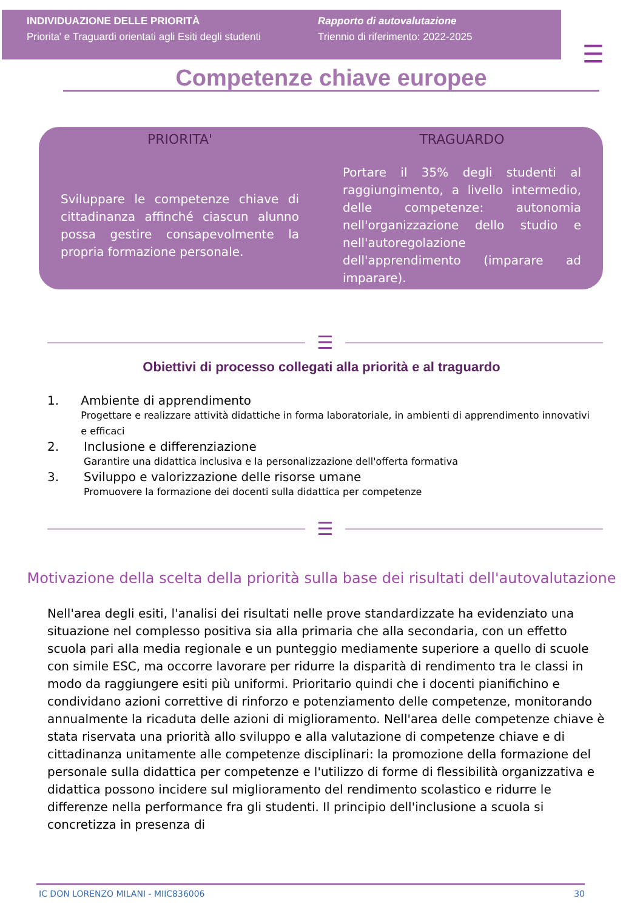INDIVIDUAZIONE DELLE PRIORITÀ
Priorita' e Traguardi orientati agli Esiti degli studenti
Rapporto di autovalutazione
Triennio di riferimento: 2022-2025
☰
Competenze chiave europee
PRIORITA'
Sviluppare le competenze chiave di cittadinanza affinché ciascun alunno possa gestire consapevolmente la propria formazione personale.
TRAGUARDO
Portare il 35% degli studenti al raggiungimento, a livello intermedio, delle competenze: autonomia nell'organizzazione dello studio e nell'autoregolazione dell'apprendimento (imparare ad imparare).
☰
Obiettivi di processo collegati alla priorità e al traguardo
1. Ambiente di apprendimento
Progettare e realizzare attività didattiche in forma laboratoriale, in ambienti di apprendimento innovativi e efficaci
2. Inclusione e differenziazione
Garantire una didattica inclusiva e la personalizzazione dell'offerta formativa
3. Sviluppo e valorizzazione delle risorse umane
Promuovere la formazione dei docenti sulla didattica per competenze
☰
Motivazione della scelta della priorità sulla base dei risultati dell'autovalutazione
Nell'area degli esiti, l'analisi dei risultati nelle prove standardizzate ha evidenziato una situazione nel complesso positiva sia alla primaria che alla secondaria, con un effetto scuola pari alla media regionale e un punteggio mediamente superiore a quello di scuole con simile ESC, ma occorre lavorare per ridurre la disparità di rendimento tra le classi in modo da raggiungere esiti più uniformi. Prioritario quindi che i docenti pianifichino e condividano azioni correttive di rinforzo e potenziamento delle competenze, monitorando annualmente la ricaduta delle azioni di miglioramento. Nell'area delle competenze chiave è stata riservata una priorità allo sviluppo e alla valutazione di competenze chiave e di cittadinanza unitamente alle competenze disciplinari: la promozione della formazione del personale sulla didattica per competenze e l'utilizzo di forme di flessibilità organizzativa e didattica possono incidere sul miglioramento del rendimento scolastico e ridurre le differenze nella performance fra gli studenti. Il principio dell'inclusione a scuola si concretizza in presenza di
IC DON LORENZO MILANI - MIIC836006 30